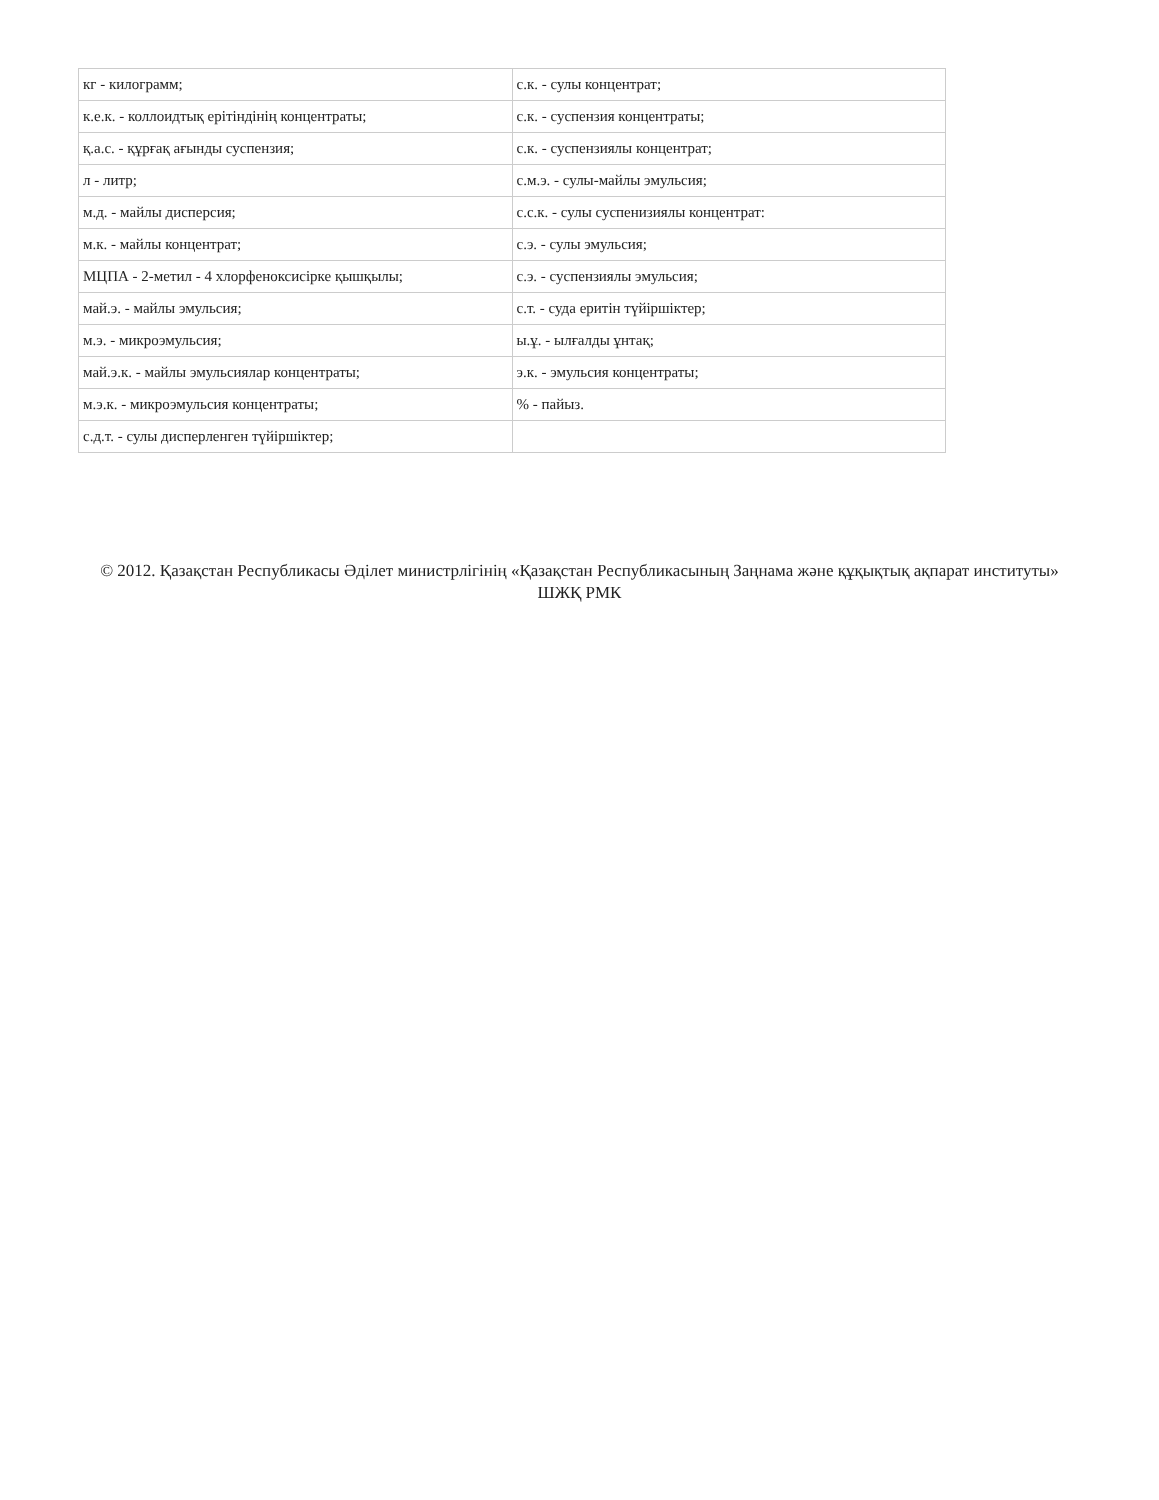| кг - килограмм; | с.к. - сулы концентрат; |
| к.е.к. - коллоидтық ерітіндінің концентраты; | с.к. - суспензия концентраты; |
| қ.а.с. - құрғақ ағынды суспензия; | с.к. - суспензиялы концентрат; |
| л - литр; | с.м.э. - сулы-майлы эмульсия; |
| м.д. - майлы дисперсия; | с.с.к. - сулы суспенизиялы концентрат: |
| м.к. - майлы концентрат; | с.э. - сулы эмульсия; |
| МЦПА - 2-метил - 4 хлорфеноксисірке қышқылы; | с.э. - суспензиялы эмульсия; |
| май.э. - майлы эмульсия; | с.т. - суда еритін түйіршіктер; |
| м.э. - микроэмульсия; | ы.ұ. - ылғалды ұнтақ; |
| май.э.к. - майлы эмульсиялар концентраты; | э.к. - эмульсия концентраты; |
| м.э.к. - микроэмульсия концентраты; | % - пайыз. |
| с.д.т. - сулы дисперленген түйіршіктер; | |
© 2012. Қазақстан Республикасы Әділет министрлігінің «Қазақстан Республикасының Заңнама және құқықтық ақпарат институты» ШЖҚ РМК